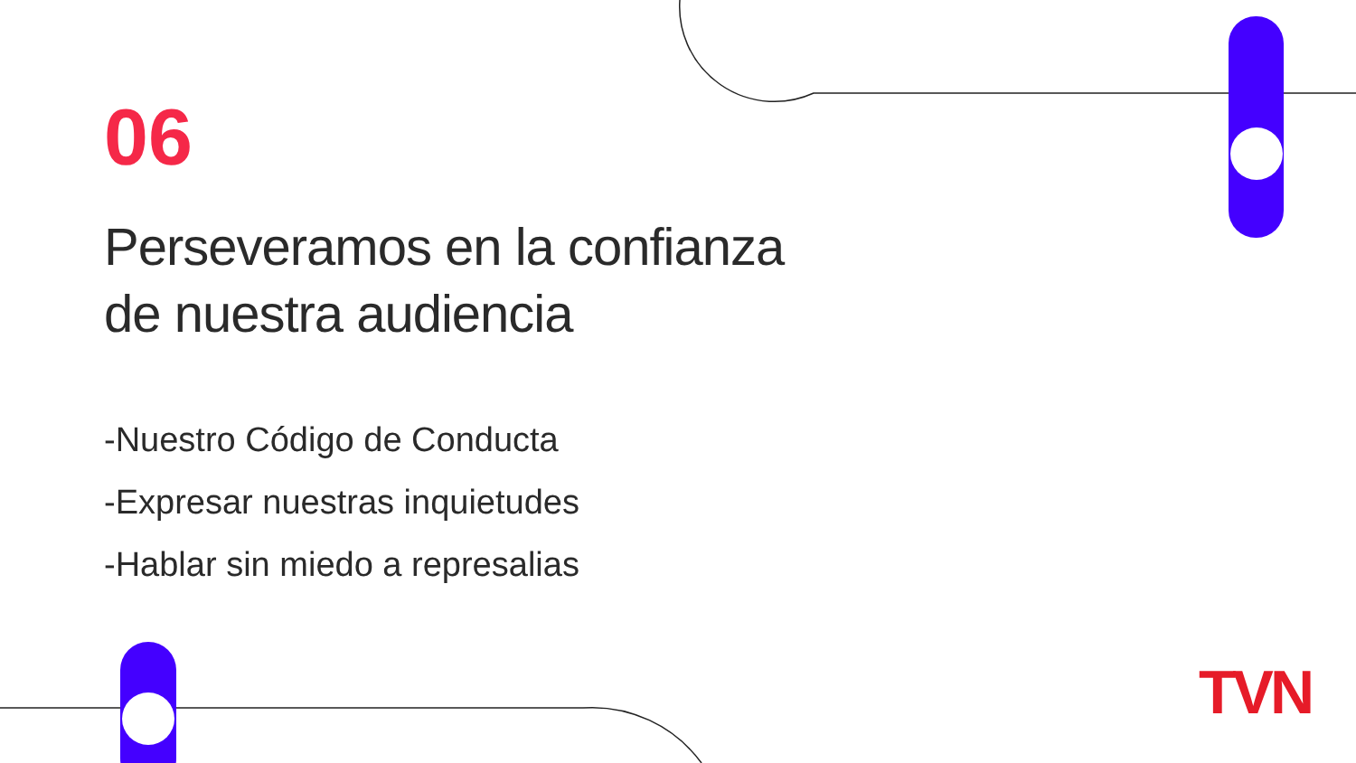06
Perseveramos en la confianza
de nuestra audiencia
-Nuestro Código de Conducta
-Expresar nuestras inquietudes
-Hablar sin miedo a represalias
TVN